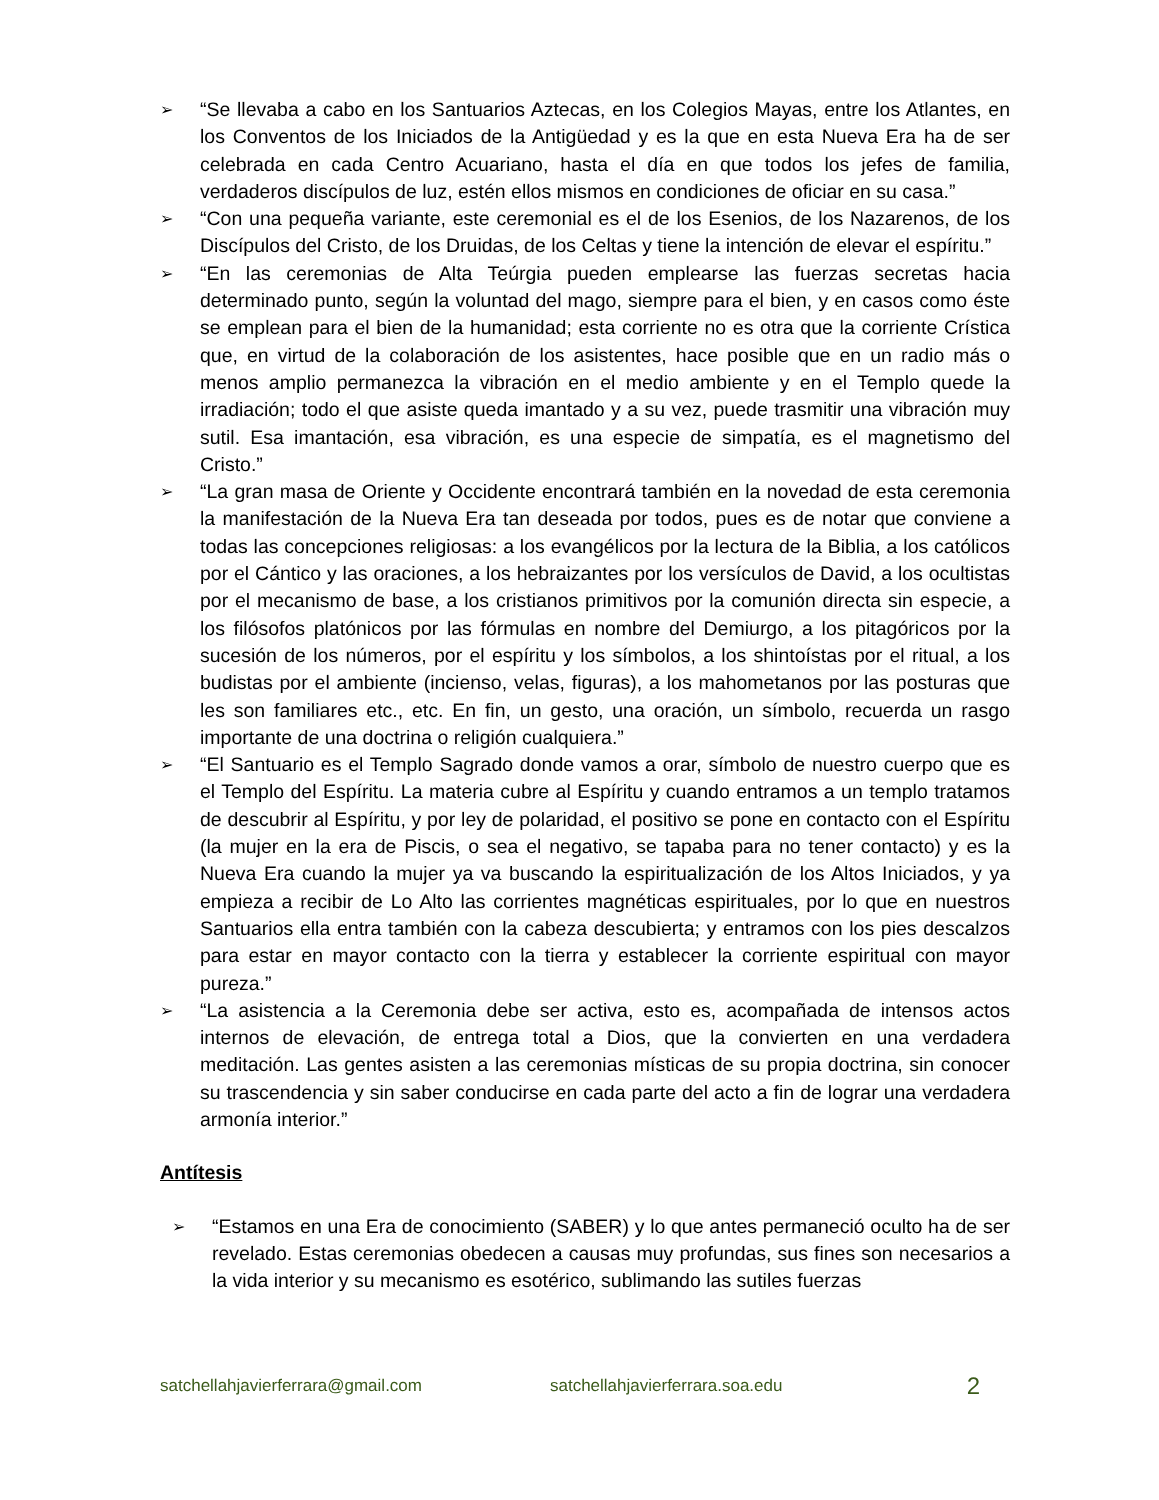➢ “Se llevaba a cabo en los Santuarios Aztecas, en los Colegios Mayas, entre los Atlantes, en los Conventos de los Iniciados de la Antigüedad y es la que en esta Nueva Era ha de ser celebrada en cada Centro Acuariano, hasta el día en que todos los jefes de familia, verdaderos discípulos de luz, estén ellos mismos en condiciones de oficiar en su casa.”
➢ “Con una pequeña variante, este ceremonial es el de los Esenios, de los Nazarenos, de los Discípulos del Cristo, de los Druidas, de los Celtas y tiene la intención de elevar el espíritu.”
➢ “En las ceremonias de Alta Teúrgia pueden emplearse las fuerzas secretas hacia determinado punto, según la voluntad del mago, siempre para el bien, y en casos como éste se emplean para el bien de la humanidad; esta corriente no es otra que la corriente Crística que, en virtud de la colaboración de los asistentes, hace posible que en un radio más o menos amplio permanezca la vibración en el medio ambiente y en el Templo quede la irradiación; todo el que asiste queda imantado y a su vez, puede trasmitir una vibración muy sutil. Esa imantación, esa vibración, es una especie de simpatía, es el magnetismo del Cristo.”
➢ “La gran masa de Oriente y Occidente encontrará también en la novedad de esta ceremonia la manifestación de la Nueva Era tan deseada por todos, pues es de notar que conviene a todas las concepciones religiosas: a los evangélicos por la lectura de la Biblia, a los católicos por el Cántico y las oraciones, a los hebraizantes por los versículos de David, a los ocultistas por el mecanismo de base, a los cristianos primitivos por la comunión directa sin especie, a los filósofos platónicos por las fórmulas en nombre del Demiurgo, a los pitagóricos por la sucesión de los números, por el espíritu y los símbolos, a los shintoístas por el ritual, a los budistas por el ambiente (incienso, velas, figuras), a los mahometanos por las posturas que les son familiares etc., etc. En fin, un gesto, una oración, un símbolo, recuerda un rasgo importante de una doctrina o religión cualquiera.”
➢ “El Santuario es el Templo Sagrado donde vamos a orar, símbolo de nuestro cuerpo que es el Templo del Espíritu. La materia cubre al Espíritu y cuando entramos a un templo tratamos de descubrir al Espíritu, y por ley de polaridad, el positivo se pone en contacto con el Espíritu (la mujer en la era de Piscis, o sea el negativo, se tapaba para no tener contacto) y es la Nueva Era cuando la mujer ya va buscando la espiritualización de los Altos Iniciados, y ya empieza a recibir de Lo Alto las corrientes magnéticas espirituales, por lo que en nuestros Santuarios ella entra también con la cabeza descubierta; y entramos con los pies descalzos para estar en mayor contacto con la tierra y establecer la corriente espiritual con mayor pureza.”
➢ “La asistencia a la Ceremonia debe ser activa, esto es, acompañada de intensos actos internos de elevación, de entrega total a Dios, que la convierten en una verdadera meditación. Las gentes asisten a las ceremonias místicas de su propia doctrina, sin conocer su trascendencia y sin saber conducirse en cada parte del acto a fin de lograr una verdadera armonía interior.”
Antítesis
➢ “Estamos en una Era de conocimiento (SABER) y lo que antes permaneció oculto ha de ser revelado. Estas ceremonias obedecen a causas muy profundas, sus fines son necesarios a la vida interior y su mecanismo es esotérico, sublimando las sutiles fuerzas
satchellahjavierferrara@gmail.com satchellahjavierferrara.soa.edu 2